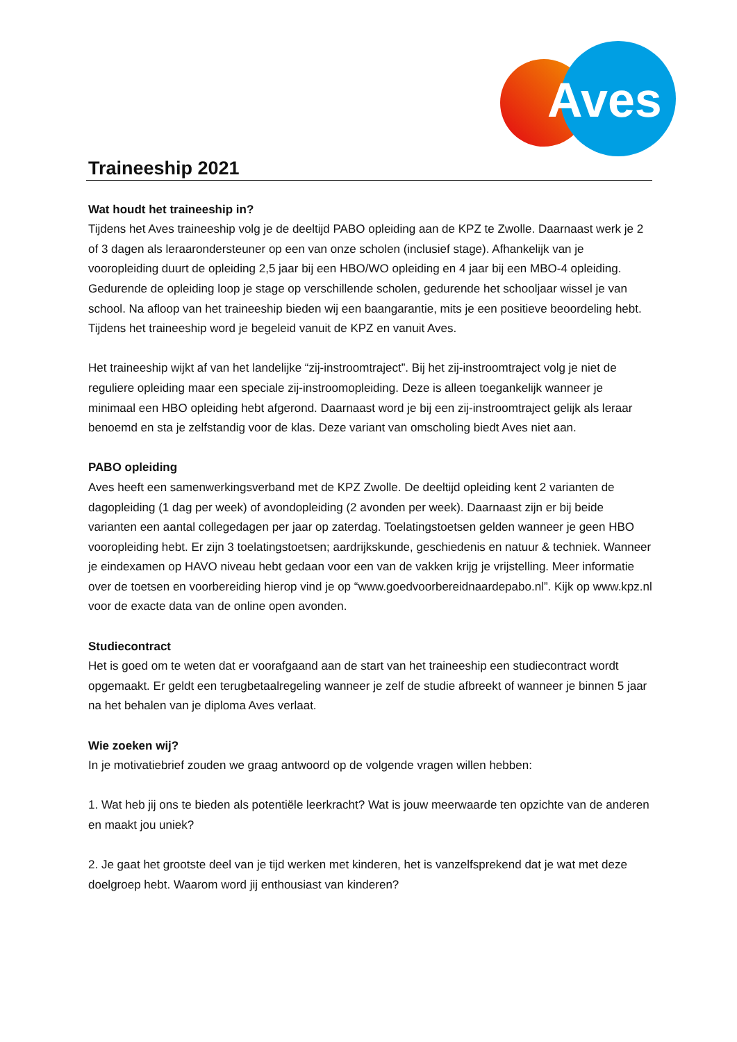Aves
Traineeship 2021
Wat houdt het traineeship in?
Tijdens het Aves traineeship volg je de deeltijd PABO opleiding aan de KPZ te Zwolle. Daarnaast werk je 2 of 3 dagen als leraarondersteuner op een van onze scholen (inclusief stage). Afhankelijk van je vooropleiding duurt de opleiding 2,5 jaar bij een HBO/WO opleiding en 4 jaar bij een MBO-4 opleiding. Gedurende de opleiding loop je stage op verschillende scholen, gedurende het schooljaar wissel je van school. Na afloop van het traineeship bieden wij een baangarantie, mits je een positieve beoordeling hebt. Tijdens het traineeship word je begeleid vanuit de KPZ en vanuit Aves.
Het traineeship wijkt af van het landelijke “zij-instroomtraject”. Bij het zij-instroomtraject volg je niet de reguliere opleiding maar een speciale zij-instroomopleiding. Deze is alleen toegankelijk wanneer je minimaal een HBO opleiding hebt afgerond. Daarnaast word je bij een zij-instroomtraject gelijk als leraar benoemd en sta je zelfstandig voor de klas. Deze variant van omscholing biedt Aves niet aan.
PABO opleiding
Aves heeft een samenwerkingsverband met de KPZ Zwolle. De deeltijd opleiding kent 2 varianten de dagopleiding (1 dag per week) of avondopleiding (2 avonden per week). Daarnaast zijn er bij beide varianten een aantal collegedagen per jaar op zaterdag. Toelatingstoetsen gelden wanneer je geen HBO vooropleiding hebt. Er zijn 3 toelatingstoetsen; aardrijkskunde, geschiedenis en natuur & techniek. Wanneer je eindexamen op HAVO niveau hebt gedaan voor een van de vakken krijg je vrijstelling. Meer informatie over de toetsen en voorbereiding hierop vind je op “www.goedvoorbereidnaardepabo.nl”. Kijk op www.kpz.nl voor de exacte data van de online open avonden.
Studiecontract
Het is goed om te weten dat er voorafgaand aan de start van het traineeship een studiecontract wordt opgemaakt. Er geldt een terugbetaalregeling wanneer je zelf de studie afbreekt of wanneer je binnen 5 jaar na het behalen van je diploma Aves verlaat.
Wie zoeken wij?
In je motivatiebrief zouden we graag antwoord op de volgende vragen willen hebben:
1. Wat heb jij ons te bieden als potentiële leerkracht? Wat is jouw meerwaarde ten opzichte van de anderen en maakt jou uniek?
2. Je gaat het grootste deel van je tijd werken met kinderen, het is vanzelfsprekend dat je wat met deze doelgroep hebt. Waarom word jij enthousiast van kinderen?